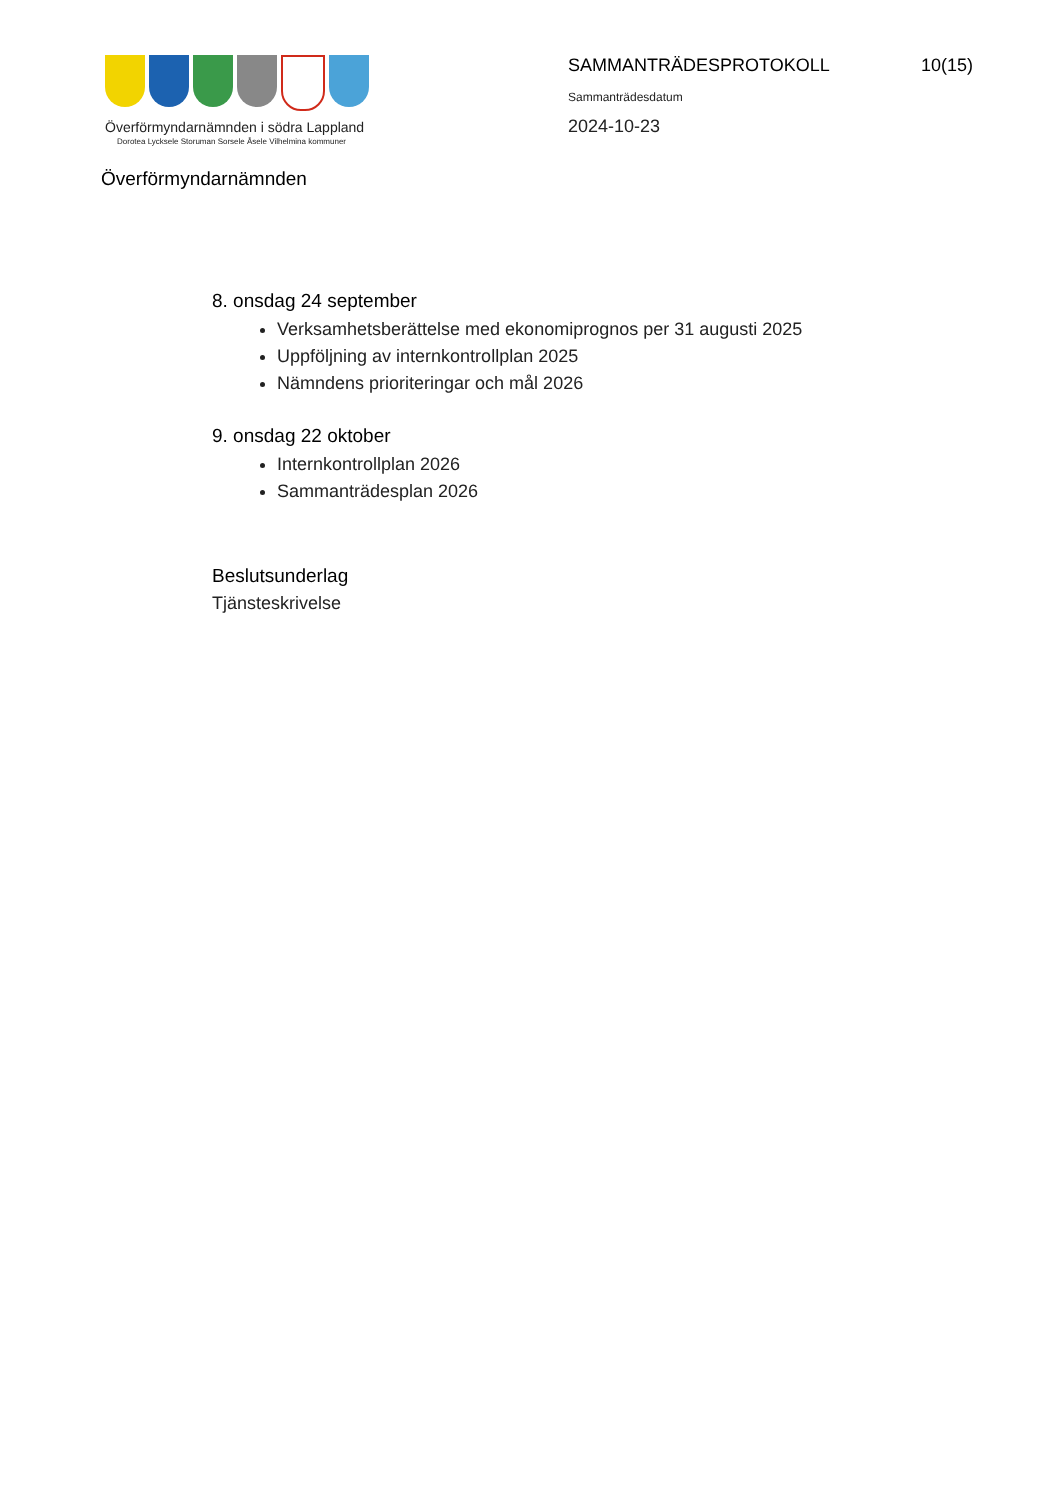Överförmyndarnämnden i södra Lappland
Dorotea Lycksele Storuman Sorsele Åsele Vilhelmina kommuner
SAMMANTRÄDESPROTOKOLL 10(15)
Sammanträdesdatum
2024-10-23
Överförmyndarnämnden
8. onsdag 24 september
Verksamhetsberättelse med ekonomiprognos per 31 augusti 2025
Uppföljning av internkontrollplan 2025
Nämndens prioriteringar och mål 2026
9. onsdag 22 oktober
Internkontrollplan 2026
Sammanträdesplan 2026
Beslutsunderlag
Tjänsteskrivelse